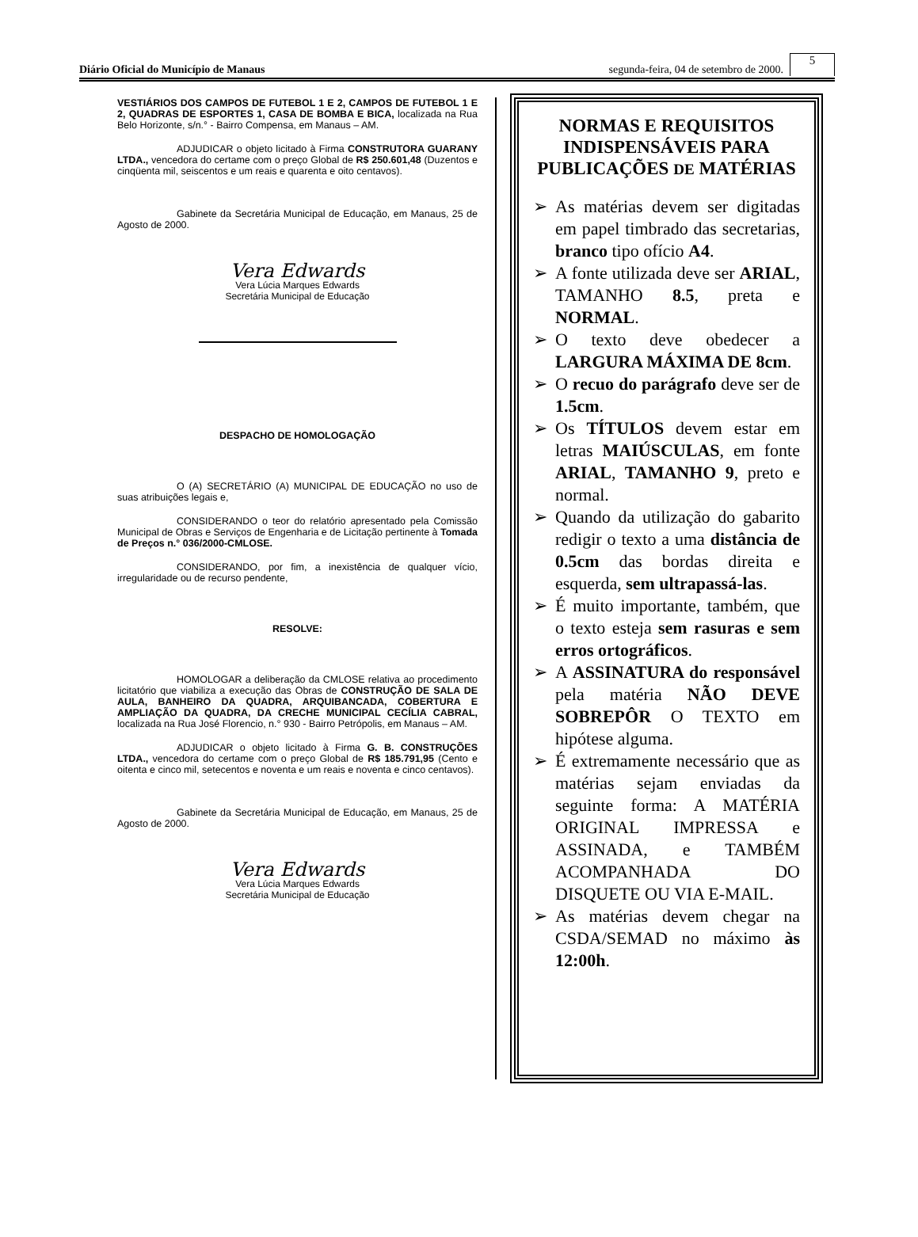Diário Oficial do Município de Manaus segunda-feira, 04 de setembro de 2000. 5
VESTIÁRIOS DOS CAMPOS DE FUTEBOL 1 E 2, CAMPOS DE FUTEBOL 1 E 2, QUADRAS DE ESPORTES 1, CASA DE BOMBA E BICA, localizada na Rua Belo Horizonte, s/n.° - Bairro Compensa, em Manaus – AM.
ADJUDICAR o objeto licitado à Firma CONSTRUTORA GUARANY LTDA., vencedora do certame com o preço Global de R$ 250.601,48 (Duzentos e cinqüenta mil, seiscentos e um reais e quarenta e oito centavos).
Gabinete da Secretária Municipal de Educação, em Manaus, 25 de Agosto de 2000.
Vera Edwards
Vera Lúcia Marques Edwards
Secretária Municipal de Educação
DESPACHO DE HOMOLOGAÇÃO
O (A) SECRETÁRIO (A) MUNICIPAL DE EDUCAÇÃO no uso de suas atribuições legais e,
CONSIDERANDO o teor do relatório apresentado pela Comissão Municipal de Obras e Serviços de Engenharia e de Licitação pertinente à Tomada de Preços n.° 036/2000-CMLOSE.
CONSIDERANDO, por fim, a inexistência de qualquer vício, irregularidade ou de recurso pendente,
RESOLVE:
HOMOLOGAR a deliberação da CMLOSE relativa ao procedimento licitatório que viabiliza a execução das Obras de CONSTRUÇÃO DE SALA DE AULA, BANHEIRO DA QUADRA, ARQUIBANCADA, COBERTURA E AMPLIAÇÃO DA QUADRA, DA CRECHE MUNICIPAL CECÍLIA CABRAL, localizada na Rua José Florencio, n.° 930 - Bairro Petrópolis, em Manaus – AM.
ADJUDICAR o objeto licitado à Firma G. B. CONSTRUÇÕES LTDA., vencedora do certame com o preço Global de R$ 185.791,95 (Cento e oitenta e cinco mil, setecentos e noventa e um reais e noventa e cinco centavos).
Gabinete da Secretária Municipal de Educação, em Manaus, 25 de Agosto de 2000.
Vera Edwards
Vera Lúcia Marques Edwards
Secretária Municipal de Educação
NORMAS E REQUISITOS INDISPENSÁVEIS PARA PUBLICAÇÕES DE MATÉRIAS
➢ As matérias devem ser digitadas em papel timbrado das secretarias, branco tipo ofício A4.
➢ A fonte utilizada deve ser ARIAL, TAMANHO 8.5, preta e NORMAL.
➢ O texto deve obedecer a LARGURA MÁXIMA DE 8cm.
➢ O recuo do parágrafo deve ser de 1.5cm.
➢ Os TÍTULOS devem estar em letras MAIÚSCULAS, em fonte ARIAL, TAMANHO 9, preto e normal.
➢ Quando da utilização do gabarito redigir o texto a uma distância de 0.5cm das bordas direita e esquerda, sem ultrapassá-las.
➢ É muito importante, também, que o texto esteja sem rasuras e sem erros ortográficos.
➢ A ASSINATURA do responsável pela matéria NÃO DEVE SOBREPÔR O TEXTO em hipótese alguma.
➢ É extremamente necessário que as matérias sejam enviadas da seguinte forma: A MATÉRIA ORIGINAL IMPRESSA e ASSINADA, e TAMBÉM ACOMPANHADA DO DISQUETE OU VIA E-MAIL.
➢ As matérias devem chegar na CSDA/SEMAD no máximo às 12:00h.